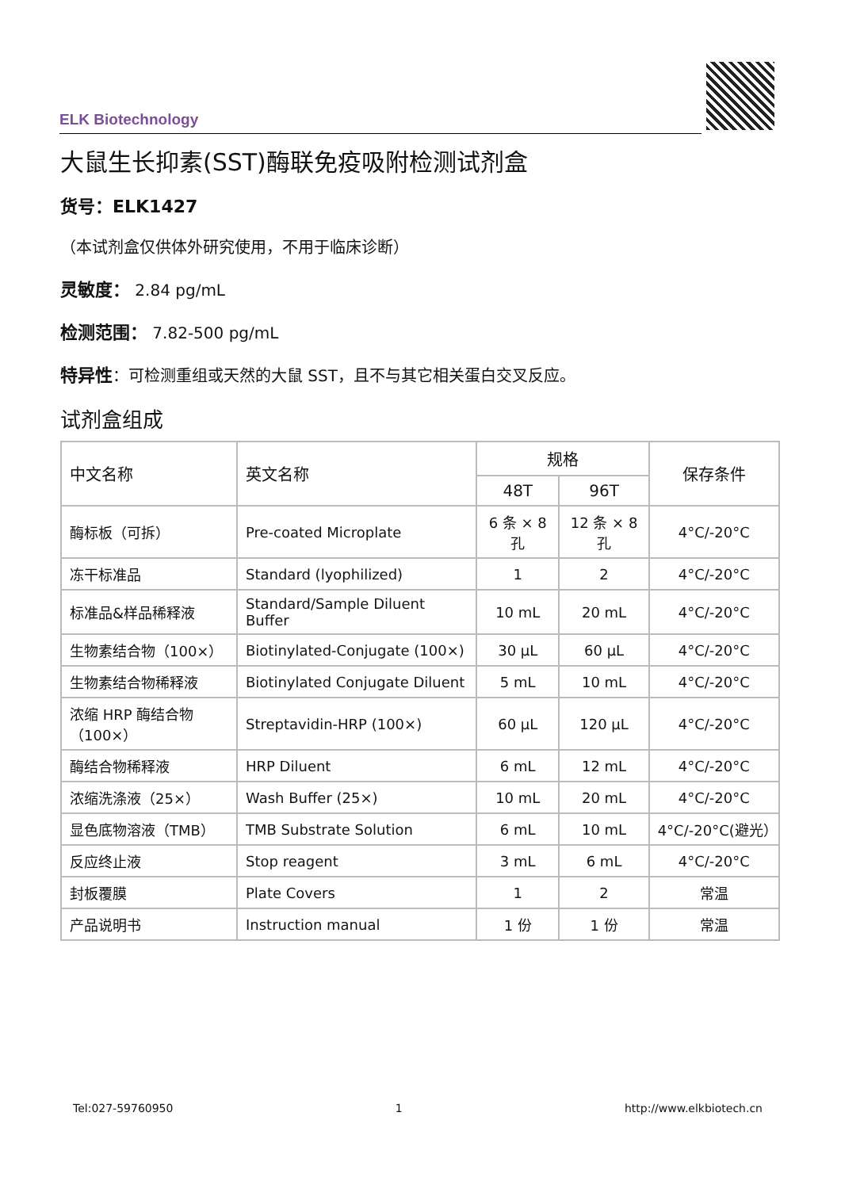ELK Biotechnology
大鼠生长抑素(SST)酶联免疫吸附检测试剂盒
货号：ELK1427
（本试剂盒仅供体外研究使用，不用于临床诊断）
灵敏度： 2.84 pg/mL
检测范围： 7.82-500 pg/mL
特异性：可检测重组或天然的大鼠 SST，且不与其它相关蛋白交叉反应。
试剂盒组成
| 中文名称 | 英文名称 | 规格 | | 保存条件 |
| --- | --- | --- | --- | --- |
| | | 48T | 96T | |
| 酶标板（可拆） | Pre-coated Microplate | 6 条 × 8 孔 | 12 条 × 8 孔 | 4°C/-20°C |
| 冻干标准品 | Standard (lyophilized) | 1 | 2 | 4°C/-20°C |
| 标准品&样品稀释液 | Standard/Sample Diluent Buffer | 10 mL | 20 mL | 4°C/-20°C |
| 生物素结合物（100×） | Biotinylated-Conjugate (100×) | 30 μL | 60 μL | 4°C/-20°C |
| 生物素结合物稀释液 | Biotinylated Conjugate Diluent | 5 mL | 10 mL | 4°C/-20°C |
| 浓缩 HRP 酶结合物（100×） | Streptavidin-HRP (100×) | 60 μL | 120 μL | 4°C/-20°C |
| 酶结合物稀释液 | HRP Diluent | 6 mL | 12 mL | 4°C/-20°C |
| 浓缩洗涤液（25×） | Wash Buffer (25×) | 10 mL | 20 mL | 4°C/-20°C |
| 显色底物溶液（TMB） | TMB Substrate Solution | 6 mL | 10 mL | 4°C/-20°C(避光） |
| 反应终止液 | Stop reagent | 3 mL | 6 mL | 4°C/-20°C |
| 封板覆膜 | Plate Covers | 1 | 2 | 常温 |
| 产品说明书 | Instruction manual | 1 份 | 1 份 | 常温 |
Tel:027-59760950 1 http://www.elkbiotech.cn